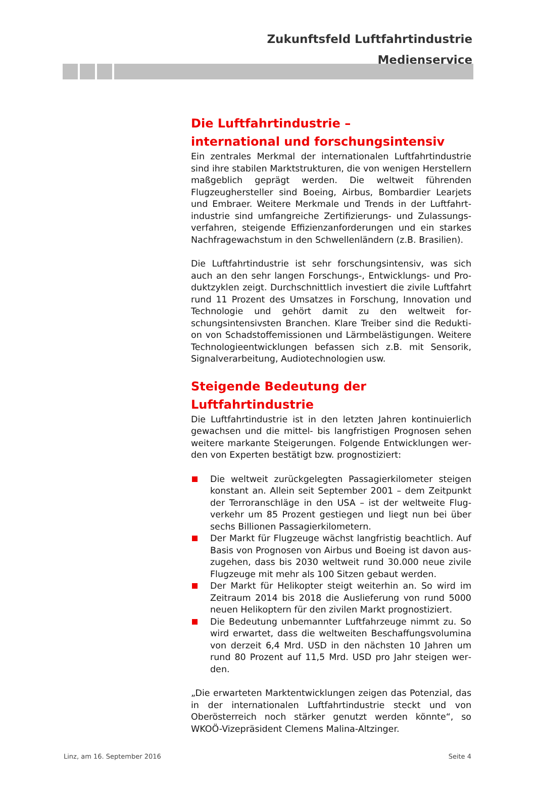Zukunftsfeld Luftfahrtindustrie
Medienservice
Die Luftfahrtindustrie –
international und forschungsintensiv
Ein zentrales Merkmal der internationalen Luftfahrtindustrie sind ihre stabilen Marktstrukturen, die von wenigen Hersteller­n maßgeblich geprägt werden. Die weltweit führenden Flugzeughersteller sind Boeing, Airbus, Bombardier Learjets und Embraer. Weitere Merkmale und Trends in der Luftfahrt­industrie sind umfangreiche Zertifizierungs- und Zulassungs­verfahren, steigende Effizienzanforderungen und ein starkes Nachfragewachstum in den Schwellenländern (z.B. Brasilien).
Die Luftfahrtindustrie ist sehr forschungsintensiv, was sich auch an den sehr langen Forschungs-, Entwicklungs- und Pro­duktzyklen zeigt. Durchschnittlich investiert die zivile Luft­fahrt rund 11 Prozent des Umsatzes in Forschung, Innovation und Technologie und gehört damit zu den weltweit for­schungsintensivsten Branchen. Klare Treiber sind die Redukti­on von Schadstoffemissionen und Lärmbelästigungen. Weitere Technologieentwicklungen befassen sich z.B. mit Sensorik, Signalverarbeitung, Audiotechnologien usw.
Steigende Bedeutung der Luftfahrtindustrie
Die Luftfahrtindustrie ist in den letzten Jahren kontinuierlich gewachsen und die mittel- bis langfristigen Prognosen sehen weitere markante Steigerungen. Folgende Entwicklungen wer­den von Experten bestätigt bzw. prognostiziert:
Die weltweit zurückgelegten Passagierkilometer steigen konstant an. Allein seit September 2001 – dem Zeitpunkt der Terroranschläge in den USA – ist der weltweite Flug­verkehr um 85 Prozent gestiegen und liegt nun bei über sechs Billionen Passagierkilometern.
Der Markt für Flugzeuge wächst langfristig beachtlich. Auf Basis von Prognosen von Airbus und Boeing ist davon aus­zugehen, dass bis 2030 weltweit rund 30.000 neue zivile Flugzeuge mit mehr als 100 Sitzen gebaut werden.
Der Markt für Helikopter steigt weiterhin an. So wird im Zeitraum 2014 bis 2018 die Auslieferung von rund 5000 neuen Helikoptern für den zivilen Markt prognostiziert.
Die Bedeutung unbemannter Luftfahrzeuge nimmt zu. So wird erwartet, dass die weltweiten Beschaffungsvolumina von derzeit 6,4 Mrd. USD in den nächsten 10 Jahren um rund 80 Prozent auf 11,5 Mrd. USD pro Jahr steigen wer­den.
„Die erwarteten Marktentwicklungen zeigen das Potenzial, das in der internationalen Luftfahrtindustrie steckt und von Oberösterreich noch stärker genutzt werden könnte“, so WKOÖ-Vizepräsident Clemens Malina-Altzinger.
Linz, am 16. September 2016 Seite 4